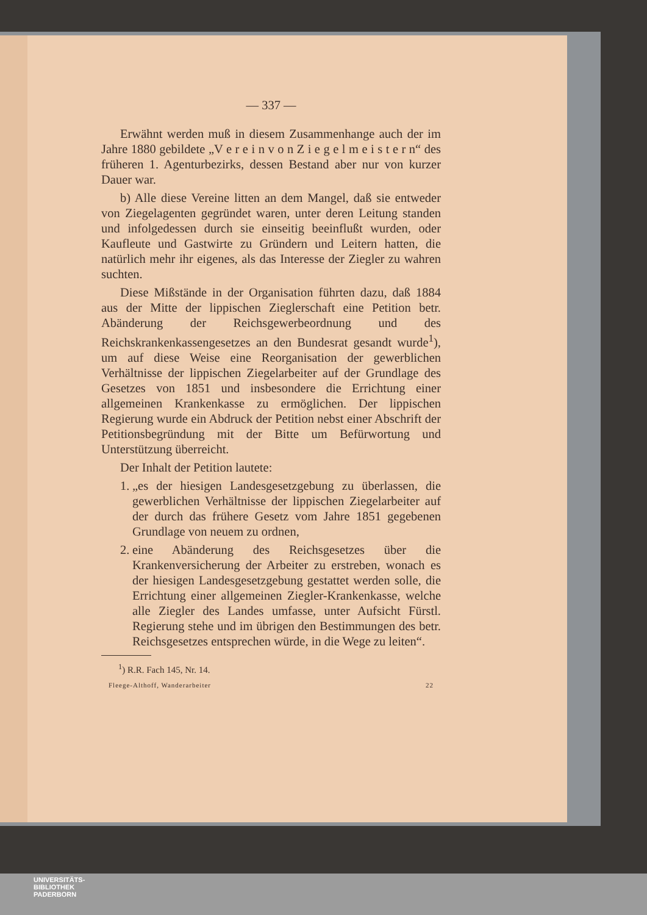— 337 —
Erwähnt werden muß in diesem Zusammenhange auch der im Jahre 1880 gebildete „V e r e i n v o n Z i e g e l m e i s t e r n“ des früheren 1. Agenturbezirks, dessen Bestand aber nur von kurzer Dauer war.
b) Alle diese Vereine litten an dem Mangel, daß sie entweder von Ziegelagenten gegründet waren, unter deren Leitung standen und infolgedessen durch sie einseitig beeinflußt wurden, oder Kaufleute und Gastwirte zu Gründern und Leitern hatten, die natürlich mehr ihr eigenes, als das Interesse der Ziegler zu wahren suchten.
Diese Mißstände in der Organisation führten dazu, daß 1884 aus der Mitte der lippischen Zieglerschaft eine Petition betr. Abänderung der Reichsgewerbeordnung und des Reichskrankenkassengesetzes an den Bundesrat gesandt wurde<sup>1</sup>), um auf diese Weise eine Reorganisation der gewerblichen Verhältnisse der lippischen Ziegelarbeiter auf der Grundlage des Gesetzes von 1851 und insbesondere die Errichtung einer allgemeinen Krankenkasse zu ermöglichen. Der lippischen Regierung wurde ein Abdruck der Petition nebst einer Abschrift der Petitionsbegründung mit der Bitte um Befürwortung und Unterstützung überreicht.
Der Inhalt der Petition lautete:
1.
„es der hiesigen Landesgesetzgebung zu überlassen, die gewerblichen Verhältnisse der lippischen Ziegelarbeiter auf der durch das frühere Gesetz vom Jahre 1851 gegebenen Grundlage von neuem zu ordnen,
2.
eine Abänderung des Reichsgesetzes über die Krankenversicherung der Arbeiter zu erstreben, wonach es der hiesigen Landesgesetzgebung gestattet werden solle, die Errichtung einer allgemeinen Ziegler-Krankenkasse, welche alle Ziegler des Landes umfasse, unter Aufsicht Fürstl. Regierung stehe und im übrigen den Bestimmungen des betr. Reichsgesetzes entsprechen würde, in die Wege zu leiten“.
<sup>1</sup>) R.R. Fach 145, Nr. 14.
Fleege-Althoff, Wanderarbeiter 22
UNIVERSITÄTS-
BIBLIOTHEK
PADERBORN